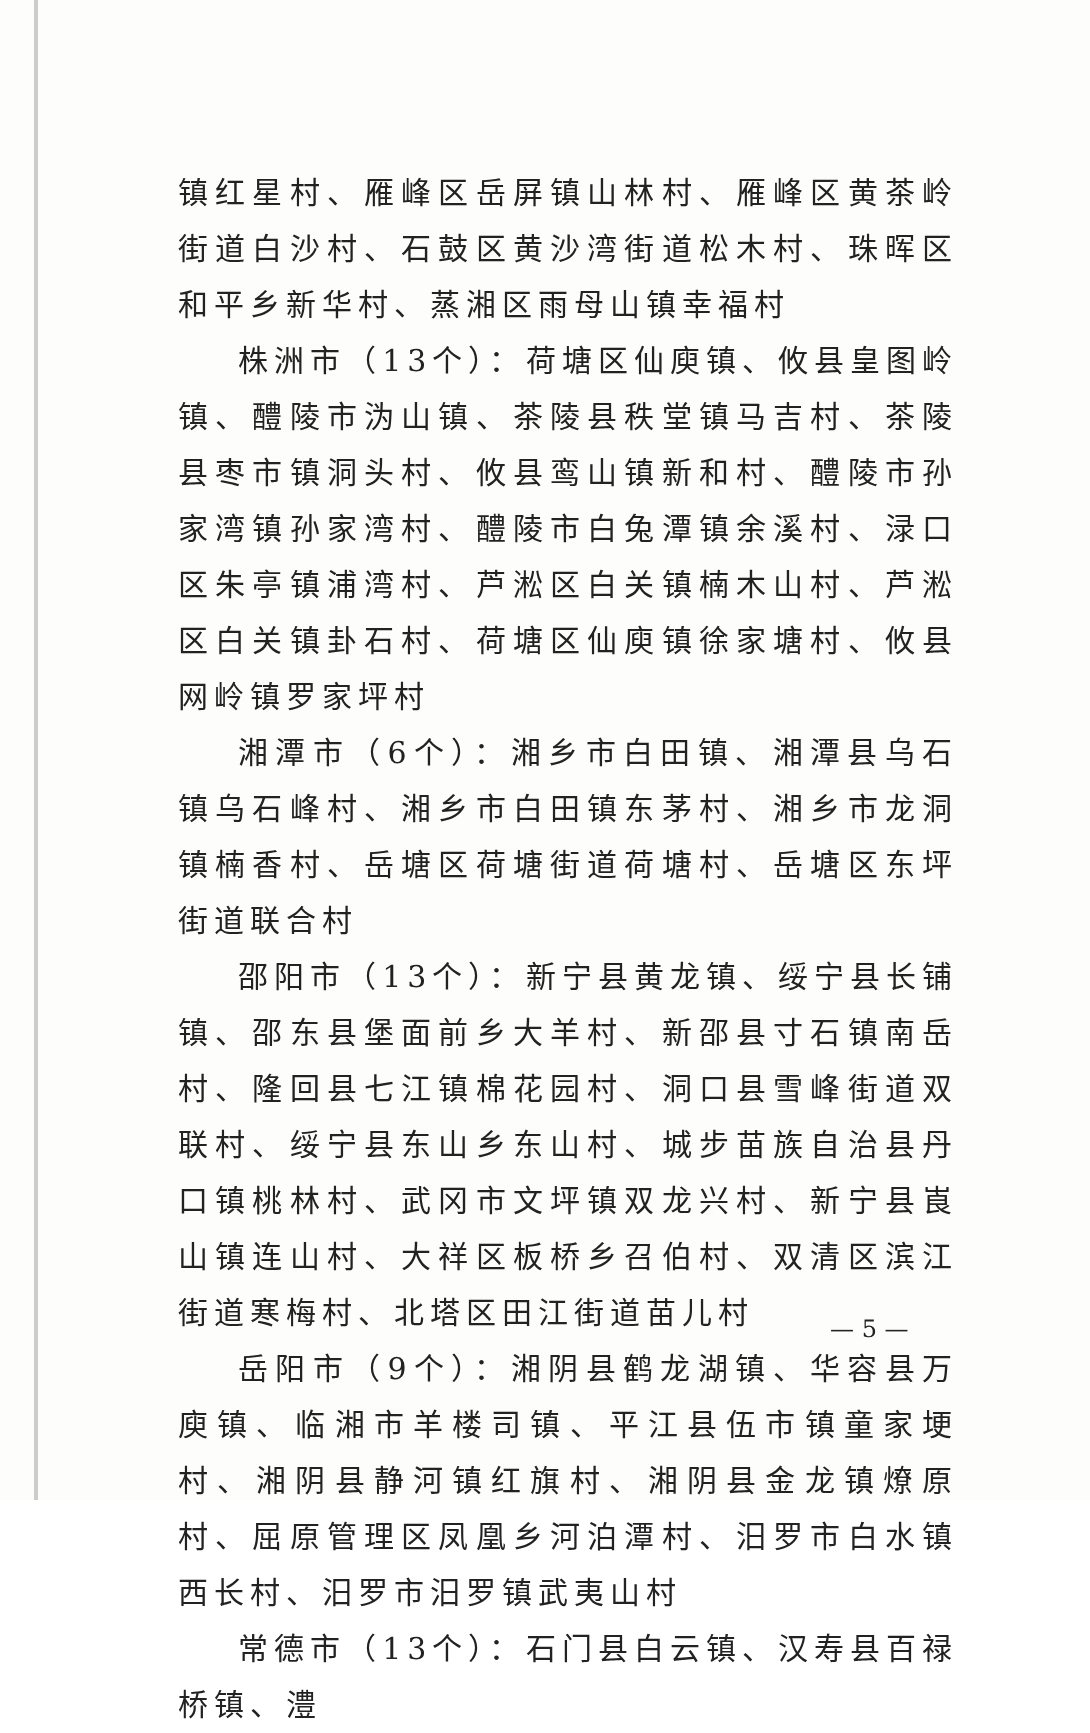镇红星村、雁峰区岳屏镇山林村、雁峰区黄茶岭街道白沙村、石鼓区黄沙湾街道松木村、珠晖区和平乡新华村、蒸湘区雨母山镇幸福村
株洲市（13个）：荷塘区仙庾镇、攸县皇图岭镇、醴陵市沩山镇、茶陵县秩堂镇马吉村、茶陵县枣市镇洞头村、攸县鸾山镇新和村、醴陵市孙家湾镇孙家湾村、醴陵市白兔潭镇余溪村、渌口区朱亭镇浦湾村、芦淞区白关镇楠木山村、芦淞区白关镇卦石村、荷塘区仙庾镇徐家塘村、攸县网岭镇罗家坪村
湘潭市（6个）：湘乡市白田镇、湘潭县乌石镇乌石峰村、湘乡市白田镇东茅村、湘乡市龙洞镇楠香村、岳塘区荷塘街道荷塘村、岳塘区东坪街道联合村
邵阳市（13个）：新宁县黄龙镇、绥宁县长铺镇、邵东县堡面前乡大羊村、新邵县寸石镇南岳村、隆回县七江镇棉花园村、洞口县雪峰街道双联村、绥宁县东山乡东山村、城步苗族自治县丹口镇桃林村、武冈市文坪镇双龙兴村、新宁县崀山镇连山村、大祥区板桥乡召伯村、双清区滨江街道寒梅村、北塔区田江街道苗儿村
岳阳市（9个）：湘阴县鹤龙湖镇、华容县万庾镇、临湘市羊楼司镇、平江县伍市镇童家埂村、湘阴县静河镇红旗村、湘阴县金龙镇燎原村、屈原管理区凤凰乡河泊潭村、汨罗市白水镇西长村、汨罗市汨罗镇武夷山村
常德市（13个）：石门县白云镇、汉寿县百禄桥镇、澧
— 5 —